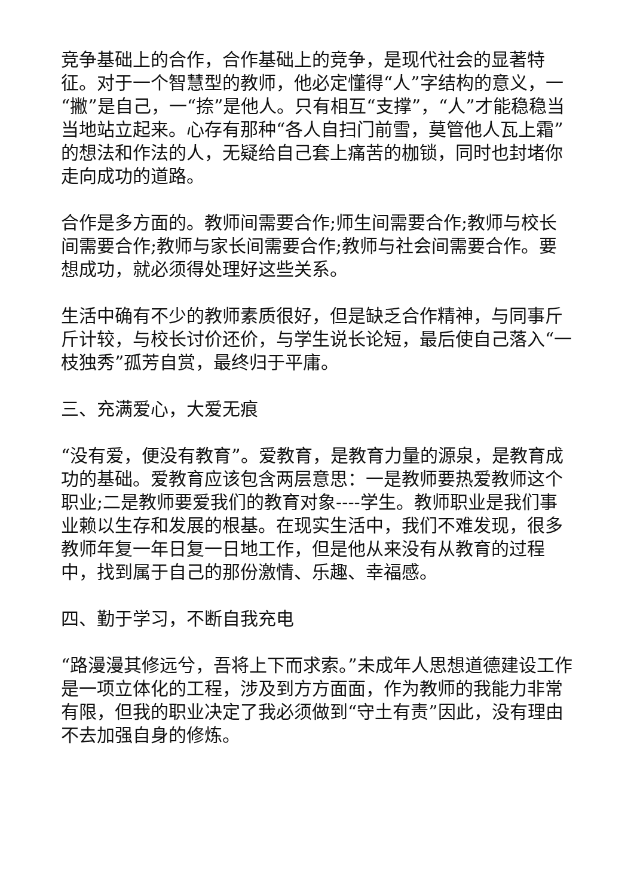竞争基础上的合作，合作基础上的竞争，是现代社会的显著特征。对于一个智慧型的教师，他必定懂得“人”字结构的意义，一“撇”是自己，一“捺”是他人。只有相互“支撑”，“人”才能稳稳当当地站立起来。心存有那种“各人自扫门前雪，莫管他人瓦上霜”的想法和作法的人，无疑给自己套上痛苦的枷锁，同时也封堵你走向成功的道路。
合作是多方面的。教师间需要合作;师生间需要合作;教师与校长间需要合作;教师与家长间需要合作;教师与社会间需要合作。要想成功，就必须得处理好这些关系。
生活中确有不少的教师素质很好，但是缺乏合作精神，与同事斤斤计较，与校长讨价还价，与学生说长论短，最后使自己落入“一枝独秀”孤芳自赏，最终归于平庸。
三、充满爱心，大爱无痕
“没有爱，便没有教育”。爱教育，是教育力量的源泉，是教育成功的基础。爱教育应该包含两层意思：一是教师要热爱教师这个职业;二是教师要爱我们的教育对象----学生。教师职业是我们事业赖以生存和发展的根基。在现实生活中，我们不难发现，很多教师年复一年日复一日地工作，但是他从来没有从教育的过程中，找到属于自己的那份激情、乐趣、幸福感。
四、勤于学习，不断自我充电
“路漫漫其修远兮，吾将上下而求索。”未成年人思想道德建设工作是一项立体化的工程，涉及到方方面面，作为教师的我能力非常有限，但我的职业决定了我必须做到“守土有责”因此，没有理由不去加强自身的修炼。